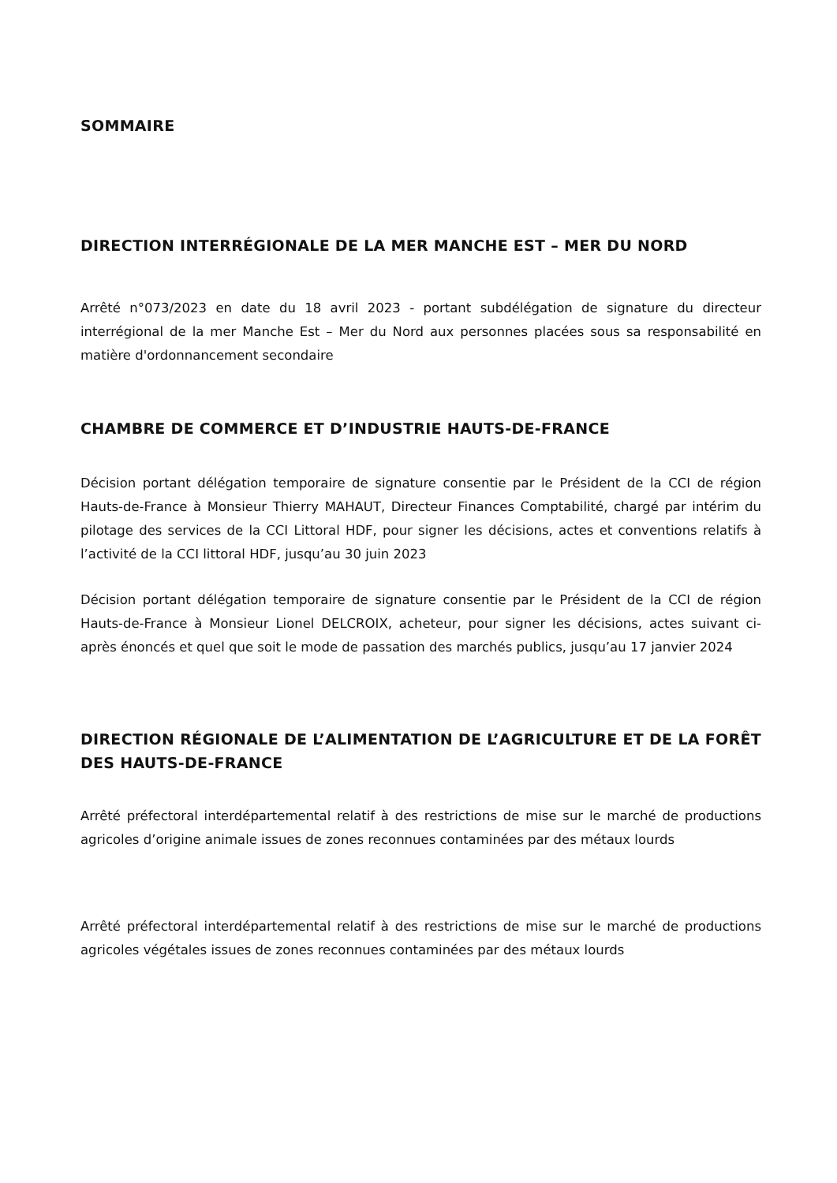SOMMAIRE
DIRECTION INTERRÉGIONALE DE LA MER MANCHE EST – MER DU NORD
Arrêté n°073/2023 en date du 18 avril 2023 - portant subdélégation de signature du directeur interrégional de la mer Manche Est – Mer du Nord aux personnes placées sous sa responsabilité en matière d'ordonnancement secondaire
CHAMBRE DE COMMERCE ET D’INDUSTRIE HAUTS-DE-FRANCE
Décision portant délégation temporaire de signature consentie par le Président de la CCI de région Hauts-de-France à Monsieur Thierry MAHAUT, Directeur Finances Comptabilité, chargé par intérim du pilotage des services de la CCI Littoral HDF, pour signer les décisions, actes et conventions relatifs à l’activité de la CCI littoral HDF, jusqu’au 30 juin 2023
Décision portant délégation temporaire de signature consentie par le Président de la CCI de région Hauts-de-France à Monsieur Lionel DELCROIX, acheteur, pour signer les décisions, actes suivant ci-après énoncés et quel que soit le mode de passation des marchés publics, jusqu’au 17 janvier 2024
DIRECTION RÉGIONALE DE L’ALIMENTATION DE L’AGRICULTURE ET DE LA FORÊT DES HAUTS-DE-FRANCE
Arrêté préfectoral interdépartemental relatif à des restrictions de mise sur le marché de productions agricoles d’origine animale issues de zones reconnues contaminées par des métaux lourds
Arrêté préfectoral interdépartemental relatif à des restrictions de mise sur le marché de productions agricoles végétales issues de zones reconnues contaminées par des métaux lourds